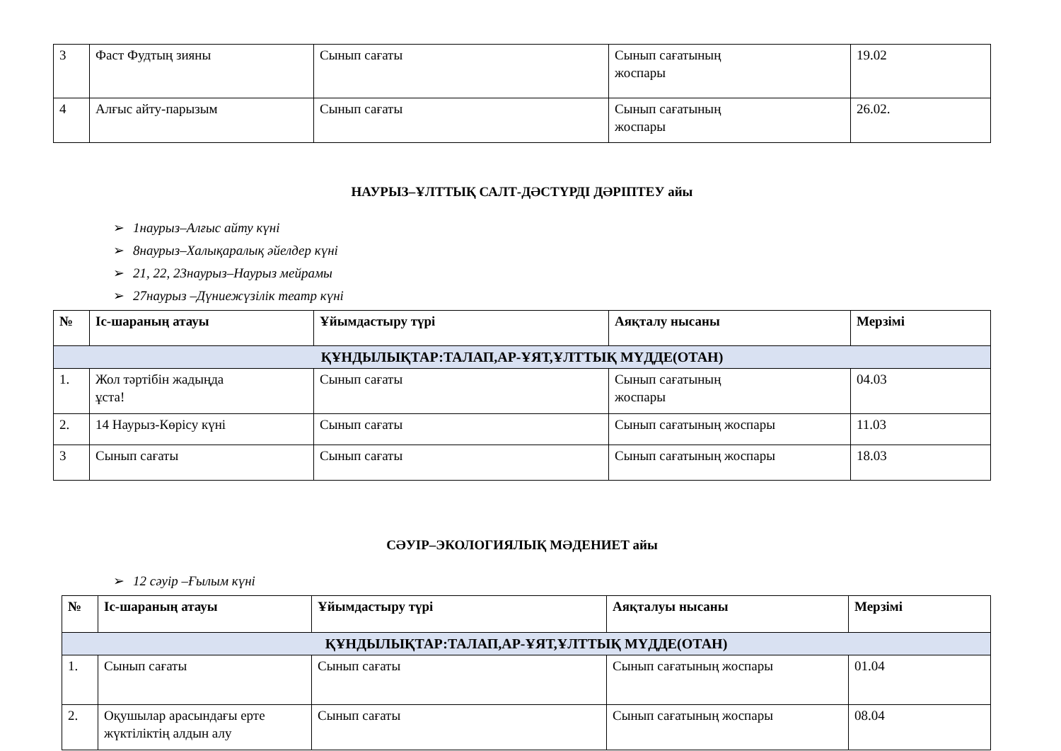| 3 | Фаст Фудтың зияны | Сынып сағаты | Сынып сағатының жоспары | 19.02 |
| 4 | Алғыс айту-парызым | Сынып сағаты | Сынып сағатының жоспары | 26.02. |
НАУРЫЗ–ҰЛТТЫҚ САЛТ-ДӘСТҮРДІ ДӘРІПТЕУ айы
➢ 1наурыз–Алғыс айту күні
➢ 8наурыз–Халықаралық әйелдер күні
➢ 21, 22, 23наурыз–Наурыз мейрамы
➢ 27наурыз –Дүниежүзілік театр күні
| № | Іс-шараның атауы | Ұйымдастыру түрі | Аяқталу нысаны | Мерзімі |
| --- | --- | --- | --- | --- |
| ҚҰНДЫЛЫҚТАР:ТАЛАП,АР-ҰЯТ,ҰЛТТЫҚ МҮДДЕ(ОТАН) | | | | |
| 1. | Жол тәртібін жадыңда ұста! | Сынып сағаты | Сынып сағатының жоспары | 04.03 |
| 2. | 14 Наурыз-Көрісу күні | Сынып сағаты | Сынып сағатының жоспары | 11.03 |
| 3 | Сынып сағаты | Сынып сағаты | Сынып сағатының жоспары | 18.03 |
СӘУІР–ЭКОЛОГИЯЛЫҚ МӘДЕНИЕТ айы
➢ 12 сәуір –Ғылым күні
| № | Іс-шараның атауы | Ұйымдастыру түрі | Аяқталуы нысаны | Мерзімі |
| --- | --- | --- | --- | --- |
| ҚҰНДЫЛЫҚТАР:ТАЛАП,АР-ҰЯТ,ҰЛТТЫҚ МҮДДЕ(ОТАН) | | | | |
| 1. | Сынып сағаты | Сынып сағаты | Сынып сағатының жоспары | 01.04 |
| 2. | Оқушылар арасындағы ерте жүктіліктің алдын алу | Сынып сағаты | Сынып сағатының жоспары | 08.04 |